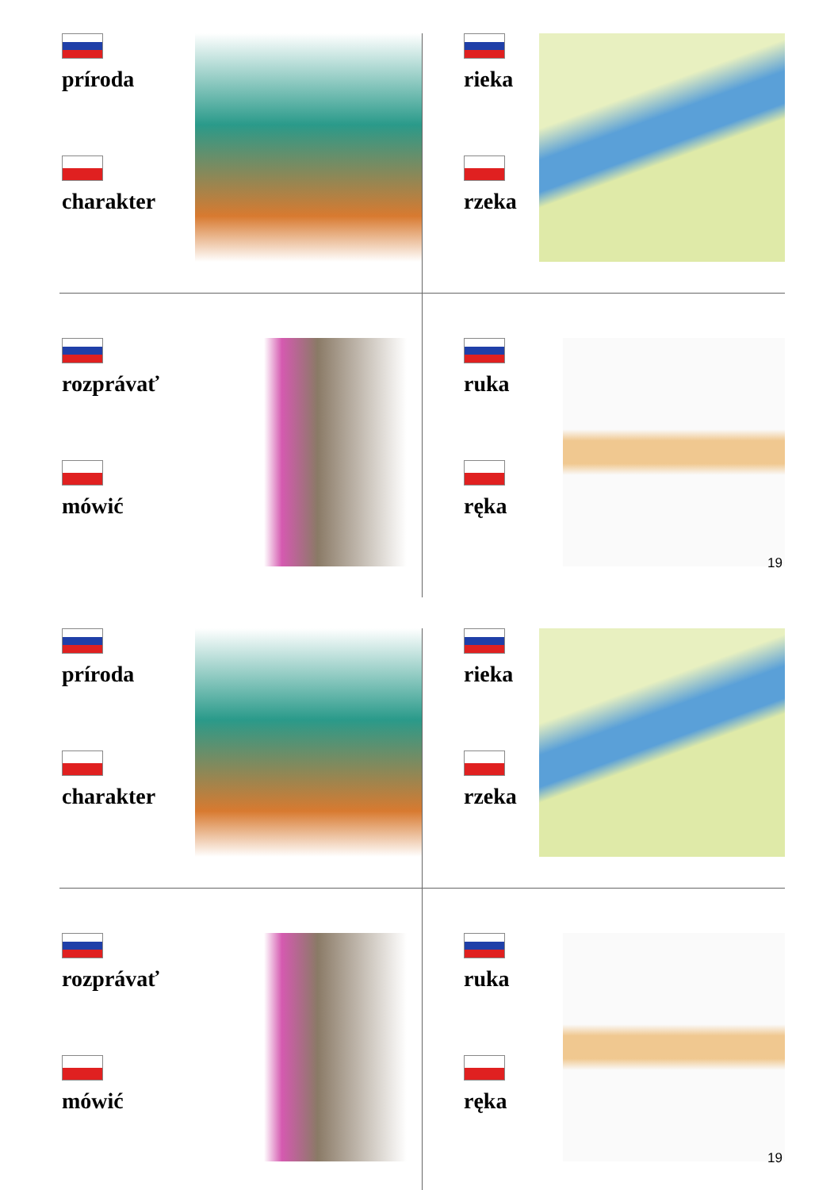príroda
charakter
rieka
rzeka
rozprávať
mówić
ruka
ręka
19
príroda
charakter
rieka
rzeka
rozprávať
mówić
ruka
ręka
19